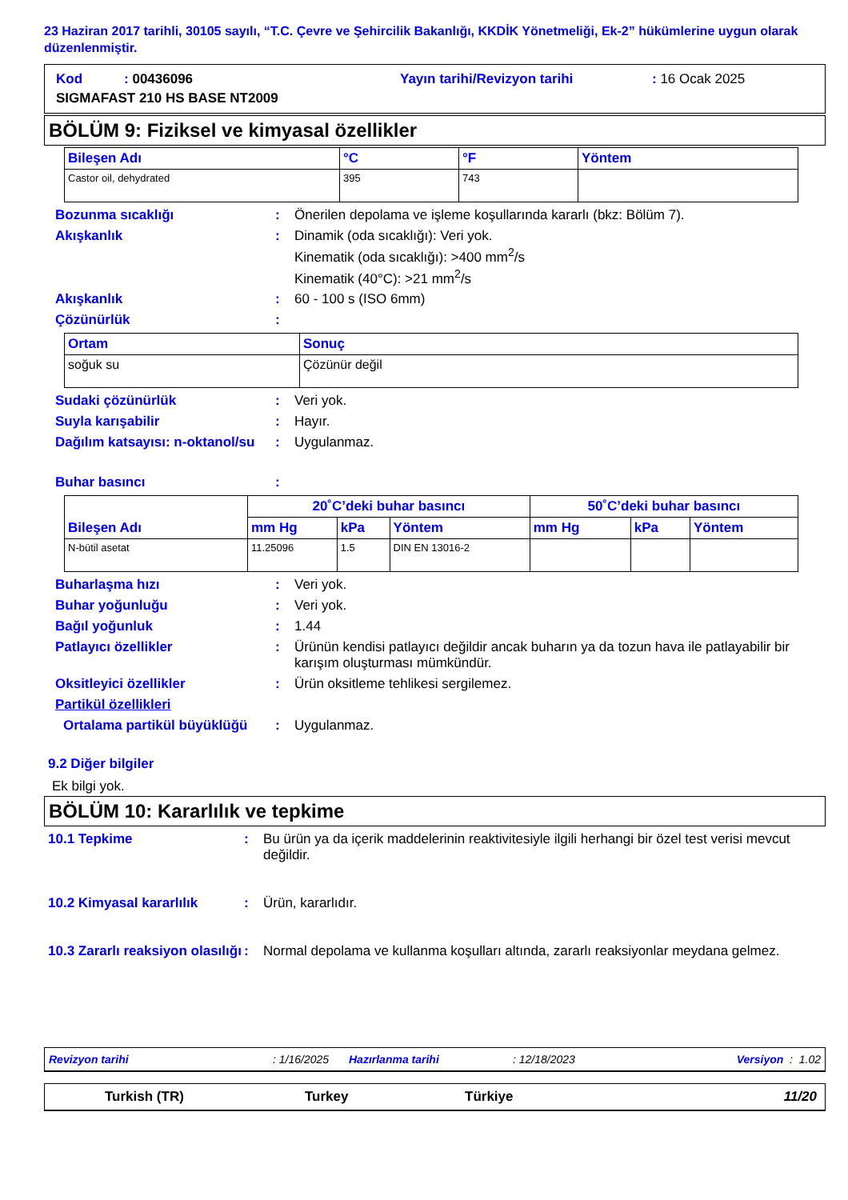23 Haziran 2017 tarihli, 30105 sayılı, “T.C. Çevre ve Şehircilik Bakanlığı, KKDİK Yönetmeliği, Ek-2” hükümlerine uygun olarak düzenlenmiştir.
Kod : 00436096
SIGMAFAST 210 HS BASE NT2009
Yayın tarihi/Revizyon tarihi : 16 Ocak 2025
BÖLÜM 9: Fiziksel ve kimyasal özellikler
| Bileşen Adı | °C | °F | Yöntem |
| --- | --- | --- | --- |
| Castor oil, dehydrated | 395 | 743 | |
Bozunma sıcaklığı : Önerilen depolama ve işleme koşullarında kararlı (bkz: Bölüm 7).
Akışkanlık : Dinamik (oda sıcaklığı): Veri yok.
Kinematik (oda sıcaklığı): >400 mm<sup>2</sup>/s
Kinematik (40°C): >21 mm<sup>2</sup>/s
Akışkanlık : 60 - 100 s (ISO 6mm)
Çözünürlük :
| Ortam | Sonuç |
| --- | --- |
| soğuk su | Çözünür değil |
Sudaki çözünürlük : Veri yok.
Suyla karışabilir : Hayır.
Dağılım katsayısı: n-oktanol/su
: Uygulanmaz.
Buhar basıncı :
| Bileşen Adı | 20˚C’deki buhar basıncı | | | 50˚C’deki buhar basıncı | | |
| --- | --- | --- | --- | --- | --- | --- |
| | mm Hg | kPa | Yöntem | mm Hg | kPa | Yöntem |
| N-bütil asetat | 11.25096 | 1.5 | DIN EN 13016-2 | | | |
Buharlaşma hızı : Veri yok.
Buhar yoğunluğu : Veri yok.
Bağıl yoğunluk : 1.44
Patlayıcı özellikler : Ürünün kendisi patlayıcı değildir ancak buharın ya da tozun hava ile patlayabilir bir karışım oluşturması mümkündür.
Oksitleyici özellikler : Ürün oksitleme tehlikesi sergilemez.
Partikül özellikleri
Ortalama partikül büyüklüğü
: Uygulanmaz.
9.2 Diğer bilgiler
Ek bilgi yok.
BÖLÜM 10: Kararlılık ve tepkime
10.1 Tepkime : Bu ürün ya da içerik maddelerinin reaktivitesiyle ilgili herhangi bir özel test verisi mevcut değildir.
10.2 Kimyasal kararlılık : Ürün, kararlıdır.
10.3 Zararlı reaksiyon olasılığı
: Normal depolama ve kullanma koşulları altında, zararlı reaksiyonlar meydana gelmez.
Revizyon tarihi: 1/16/2025 Hazırlanma tarihi: 12/18/2023 Versiyon : 1.02
Turkish (TR) Turkey Türkiye 11/20